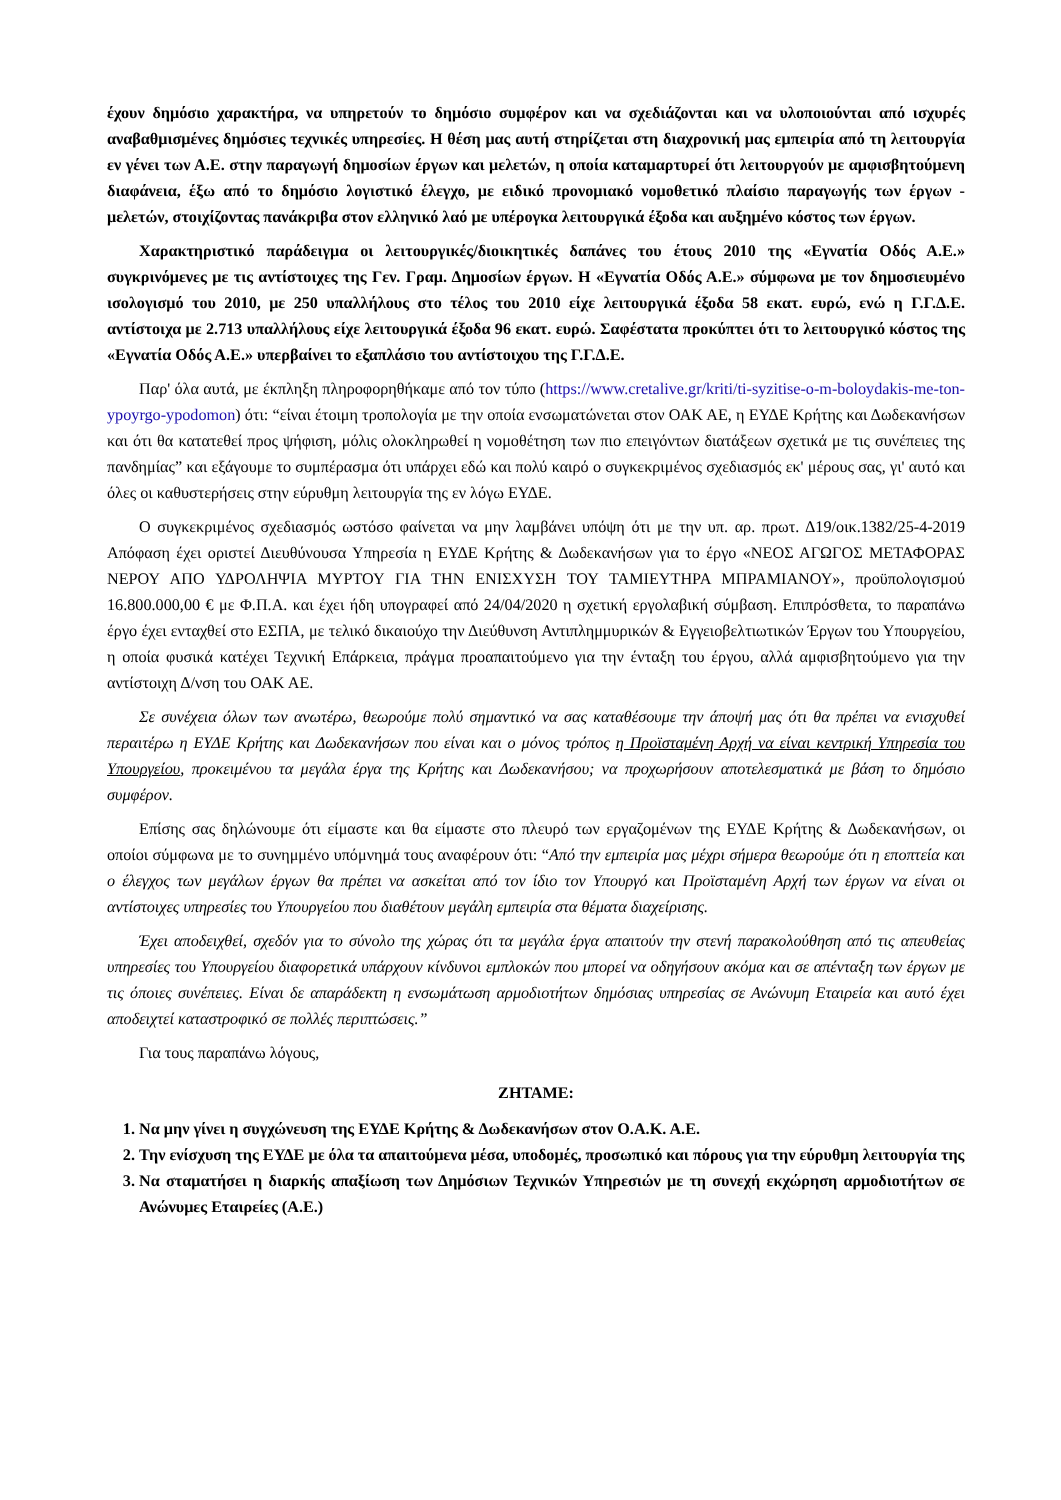έχουν δημόσιο χαρακτήρα, να υπηρετούν το δημόσιο συμφέρον και να σχεδιάζονται και να υλοποιούνται από ισχυρές αναβαθμισμένες δημόσιες τεχνικές υπηρεσίες. Η θέση μας αυτή στηρίζεται στη διαχρονική μας εμπειρία από τη λειτουργία εν γένει των Α.Ε. στην παραγωγή δημοσίων έργων και μελετών, η οποία καταμαρτυρεί ότι λειτουργούν με αμφισβητούμενη διαφάνεια, έξω από το δημόσιο λογιστικό έλεγχο, με ειδικό προνομιακό νομοθετικό πλαίσιο παραγωγής των έργων - μελετών, στοιχίζοντας πανάκριβα στον ελληνικό λαό με υπέρογκα λειτουργικά έξοδα και αυξημένο κόστος των έργων.
Χαρακτηριστικό παράδειγμα οι λειτουργικές/διοικητικές δαπάνες του έτους 2010 της «Εγνατία Οδός Α.Ε.» συγκρινόμενες με τις αντίστοιχες της Γεν. Γραμ. Δημοσίων έργων. Η «Εγνατία Οδός Α.Ε.» σύμφωνα με τον δημοσιευμένο ισολογισμό του 2010, με 250 υπαλλήλους στο τέλος του 2010 είχε λειτουργικά έξοδα 58 εκατ. ευρώ, ενώ η Γ.Γ.Δ.Ε. αντίστοιχα με 2.713 υπαλλήλους είχε λειτουργικά έξοδα 96 εκατ. ευρώ. Σαφέστατα προκύπτει ότι το λειτουργικό κόστος της «Εγνατία Οδός Α.Ε.» υπερβαίνει το εξαπλάσιο του αντίστοιχου της Γ.Γ.Δ.Ε.
Παρ' όλα αυτά, με έκπληξη πληροφορηθήκαμε από τον τύπο (https://www.cretalive.gr/kriti/ti-syzitise-o-m-boloydakis-me-ton-ypoyrgo-ypodomon) ότι: “είναι έτοιμη τροπολογία με την οποία ενσωματώνεται στον ΟΑΚ ΑΕ, η ΕΥΔΕ Κρήτης και Δωδεκανήσων και ότι θα κατατεθεί προς ψήφιση, μόλις ολοκληρωθεί η νομοθέτηση των πιο επειγόντων διατάξεων σχετικά με τις συνέπειες της πανδημίας” και εξάγουμε το συμπέρασμα ότι υπάρχει εδώ και πολύ καιρό ο συγκεκριμένος σχεδιασμός εκ' μέρους σας, γι' αυτό και όλες οι καθυστερήσεις στην εύρυθμη λειτουργία της εν λόγω ΕΥΔΕ.
Ο συγκεκριμένος σχεδιασμός ωστόσο φαίνεται να μην λαμβάνει υπόψη ότι με την υπ. αρ. πρωτ. Δ19/οικ.1382/25-4-2019 Απόφαση έχει οριστεί Διευθύνουσα Υπηρεσία η ΕΥΔΕ Κρήτης & Δωδεκανήσων για το έργο «ΝΕΟΣ ΑΓΩΓΟΣ ΜΕΤΑΦΟΡΑΣ ΝΕΡΟΥ ΑΠΟ ΥΔΡΟΛΗΨΙΑ ΜΥΡΤΟΥ ΓΙΑ ΤΗΝ ΕΝΙΣΧΥΣΗ ΤΟΥ ΤΑΜΙΕΥΤΗΡΑ ΜΠΡΑΜΙΑΝΟΥ», προϋπολογισμού 16.800.000,00 € με Φ.Π.Α. και έχει ήδη υπογραφεί από 24/04/2020 η σχετική εργολαβική σύμβαση. Επιπρόσθετα, το παραπάνω έργο έχει ενταχθεί στο ΕΣΠΑ, με τελικό δικαιούχο την Διεύθυνση Αντιπλημμυρικών & Εγγειοβελτιωτικών Έργων του Υπουργείου, η οποία φυσικά κατέχει Τεχνική Επάρκεια, πράγμα προαπαιτούμενο για την ένταξη του έργου, αλλά αμφισβητούμενο για την αντίστοιχη Δ/νση του ΟΑΚ ΑΕ.
Σε συνέχεια όλων των ανωτέρω, θεωρούμε πολύ σημαντικό να σας καταθέσουμε την άποψή μας ότι θα πρέπει να ενισχυθεί περαιτέρω η ΕΥΔΕ Κρήτης και Δωδεκανήσων που είναι και ο μόνος τρόπος η Προϊσταμένη Αρχή να είναι κεντρική Υπηρεσία του Υπουργείου, προκειμένου τα μεγάλα έργα της Κρήτης και Δωδεκανήσου; να προχωρήσουν αποτελεσματικά με βάση το δημόσιο συμφέρον.
Επίσης σας δηλώνουμε ότι είμαστε και θα είμαστε στο πλευρό των εργαζομένων της ΕΥΔΕ Κρήτης & Δωδεκανήσων, οι οποίοι σύμφωνα με το συνημμένο υπόμνημά τους αναφέρουν ότι: “Από την εμπειρία μας μέχρι σήμερα θεωρούμε ότι η εποπτεία και ο έλεγχος των μεγάλων έργων θα πρέπει να ασκείται από τον ίδιο τον Υπουργό και Προϊσταμένη Αρχή των έργων να είναι οι αντίστοιχες υπηρεσίες του Υπουργείου που διαθέτουν μεγάλη εμπειρία στα θέματα διαχείρισης.
Έχει αποδειχθεί, σχεδόν για το σύνολο της χώρας ότι τα μεγάλα έργα απαιτούν την στενή παρακολούθηση από τις απευθείας υπηρεσίες του Υπουργείου διαφορετικά υπάρχουν κίνδυνοι εμπλοκών που μπορεί να οδηγήσουν ακόμα και σε απένταξη των έργων με τις όποιες συνέπειες. Είναι δε απαράδεκτη η ενσωμάτωση αρμοδιοτήτων δημόσιας υπηρεσίας σε Ανώνυμη Εταιρεία και αυτό έχει αποδειχτεί καταστροφικό σε πολλές περιπτώσεις.”
Για τους παραπάνω λόγους,
ΖΗΤΑΜΕ:
1. Να μην γίνει η συγχώνευση της ΕΥΔΕ Κρήτης & Δωδεκανήσων στον Ο.Α.Κ. Α.Ε.
2. Την ενίσχυση της ΕΥΔΕ με όλα τα απαιτούμενα μέσα, υποδομές, προσωπικό και πόρους για την εύρυθμη λειτουργία της
3. Να σταματήσει η διαρκής απαξίωση των Δημόσιων Τεχνικών Υπηρεσιών με τη συνεχή εκχώρηση αρμοδιοτήτων σε Ανώνυμες Εταιρείες (Α.Ε.)